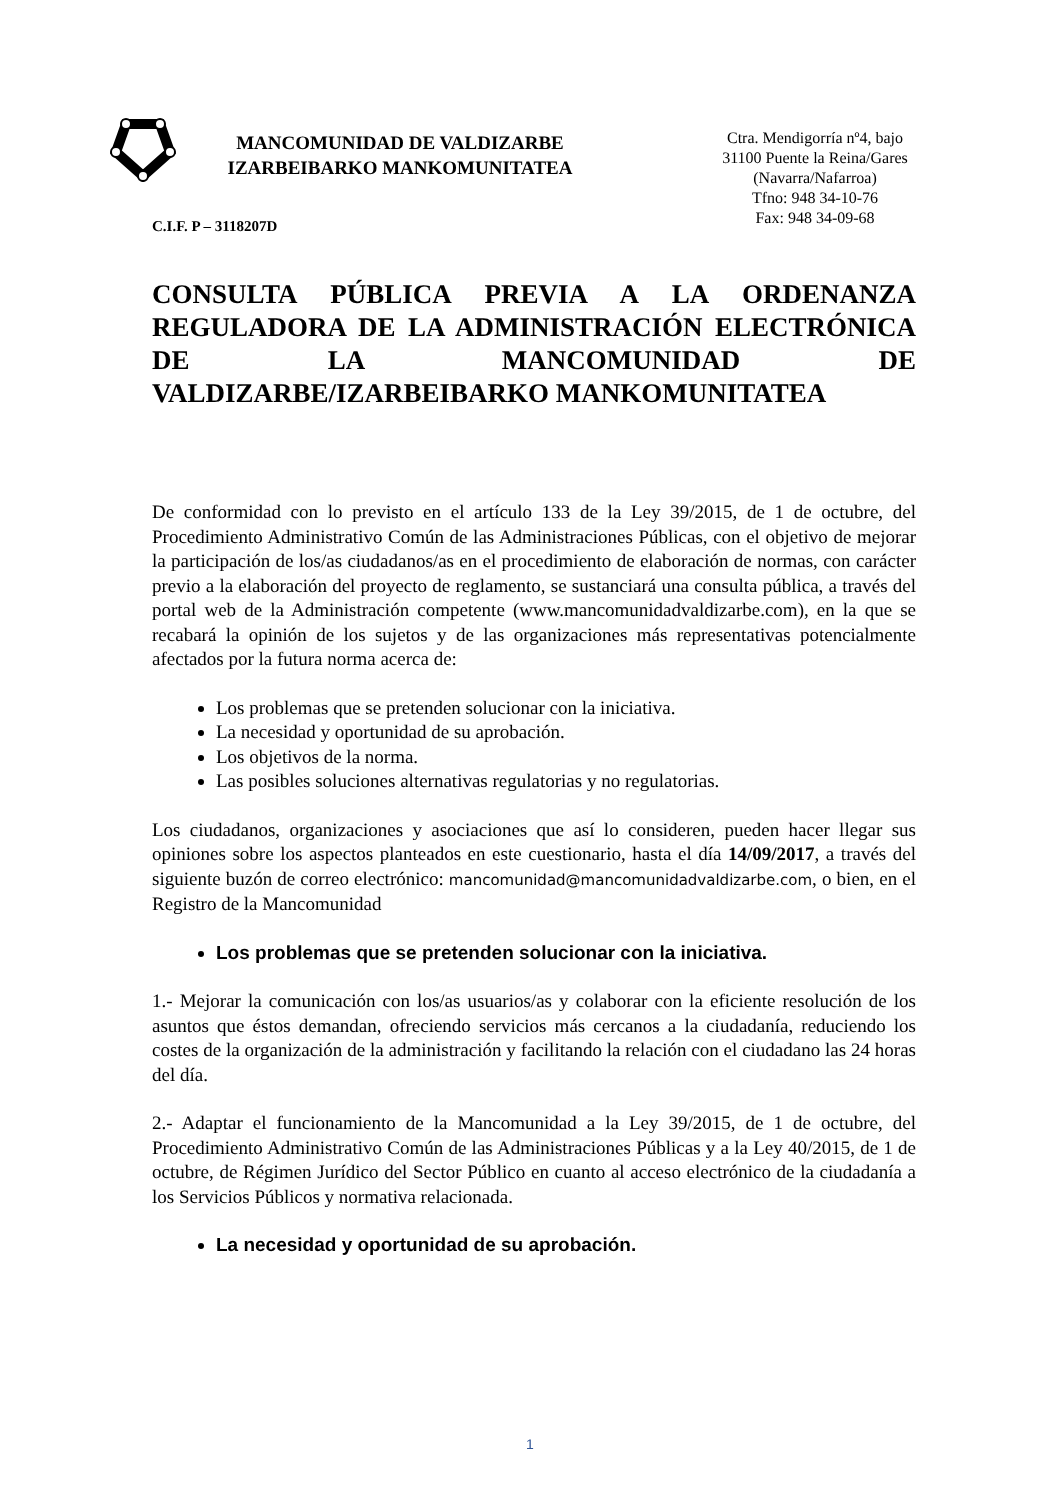MANCOMUNIDAD DE VALDIZARBE
IZARBEIBARKO MANKOMUNITATEA
Ctra. Mendigorría nº4, bajo
31100 Puente la Reina/Gares
(Navarra/Nafarroa)
Tfno: 948 34-10-76
Fax: 948 34-09-68
C.I.F. P – 3118207D
CONSULTA PÚBLICA PREVIA A LA ORDENANZA REGULADORA DE LA ADMINISTRACIÓN ELECTRÓNICA DE LA MANCOMUNIDAD DE VALDIZARBE/IZARBEIBARKO MANKOMUNITATEA
De conformidad con lo previsto en el artículo 133 de la Ley 39/2015, de 1 de octubre, del Procedimiento Administrativo Común de las Administraciones Públicas, con el objetivo de mejorar la participación de los/as ciudadanos/as en el procedimiento de elaboración de normas, con carácter previo a la elaboración del proyecto de reglamento, se sustanciará una consulta pública, a través del portal web de la Administración competente (www.mancomunidadvaldizarbe.com), en la que se recabará la opinión de los sujetos y de las organizaciones más representativas potencialmente afectados por la futura norma acerca de:
Los problemas que se pretenden solucionar con la iniciativa.
La necesidad y oportunidad de su aprobación.
Los objetivos de la norma.
Las posibles soluciones alternativas regulatorias y no regulatorias.
Los ciudadanos, organizaciones y asociaciones que así lo consideren, pueden hacer llegar sus opiniones sobre los aspectos planteados en este cuestionario, hasta el día 14/09/2017, a través del siguiente buzón de correo electrónico: mancomunidad@mancomunidadvaldizarbe.com, o bien, en el Registro de la Mancomunidad
Los problemas que se pretenden solucionar con la iniciativa.
1.- Mejorar la comunicación con los/as usuarios/as y colaborar con la eficiente resolución de los asuntos que éstos demandan, ofreciendo servicios más cercanos a la ciudadanía, reduciendo los costes de la organización de la administración y facilitando la relación con el ciudadano las 24 horas del día.
2.- Adaptar el funcionamiento de la Mancomunidad a la Ley 39/2015, de 1 de octubre, del Procedimiento Administrativo Común de las Administraciones Públicas y a la Ley 40/2015, de 1 de octubre, de Régimen Jurídico del Sector Público en cuanto al acceso electrónico de la ciudadanía a los Servicios Públicos y normativa relacionada.
La necesidad y oportunidad de su aprobación.
1